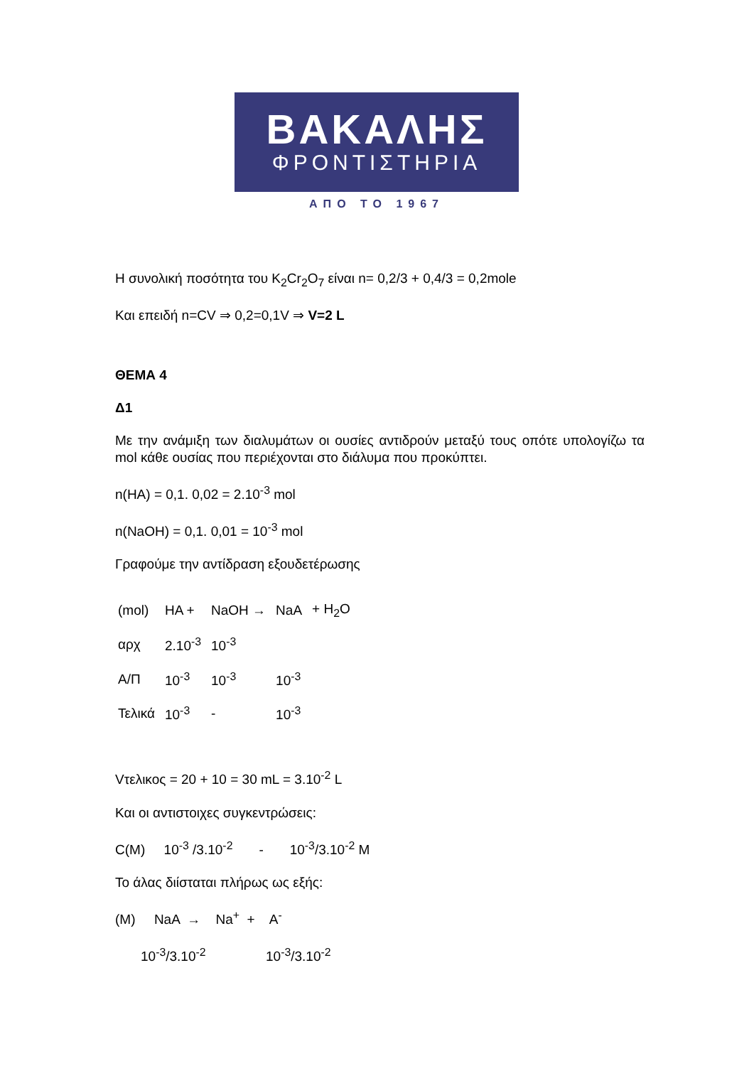ΒΑΚΑΛΗΣ
ΦΡΟΝΤΙΣΤΗΡΙΑ
ΑΠΟ ΤΟ 1967
Η συνολική ποσότητα του K<sub>2</sub>Cr<sub>2</sub>O<sub>7</sub> είναι n= 0,2/3 + 0,4/3 = 0,2mole
Και επειδή n=CV ⇒ 0,2=0,1V ⇒ V=2 L
ΘΕΜΑ 4
Δ1
Με την ανάμιξη των διαλυμάτων οι ουσίες αντιδρούν μεταξύ τους οπότε υπολογίζω τα mol κάθε ουσίας που περιέχονται στο διάλυμα που προκύπτει.
n(HA) = 0,1. 0,02 = 2.10<sup>-3</sup> mol
n(NaOH) = 0,1. 0,01 = 10<sup>-3</sup> mol
Γραφούμε την αντίδραση εξουδετέρωσης
| (mol) | HA + | NaOH → | NaA | + H<sub>2</sub>O |
| αρχ | 2.10<sup>-3</sup> | 10<sup>-3</sup> | | |
| Α/Π | 10<sup>-3</sup> | 10<sup>-3</sup> | 10<sup>-3</sup> | |
| Τελικά | 10<sup>-3</sup> | - | 10<sup>-3</sup> | |
Vτελικος = 20 + 10 = 30 mL = 3.10<sup>-2</sup> L
Και οι αντιστοιχες συγκεντρώσεις:
C(M) 10<sup>-3</sup> /3.10<sup>-2</sup> - 10<sup>-3</sup>/3.10<sup>-2</sup> M
Το άλας διίσταται πλήρως ως εξής:
(M) NaA → Na<sup>+</sup> + A<sup>-</sup>
10<sup>-3</sup>/3.10<sup>-2</sup> 10<sup>-3</sup>/3.10<sup>-2</sup>